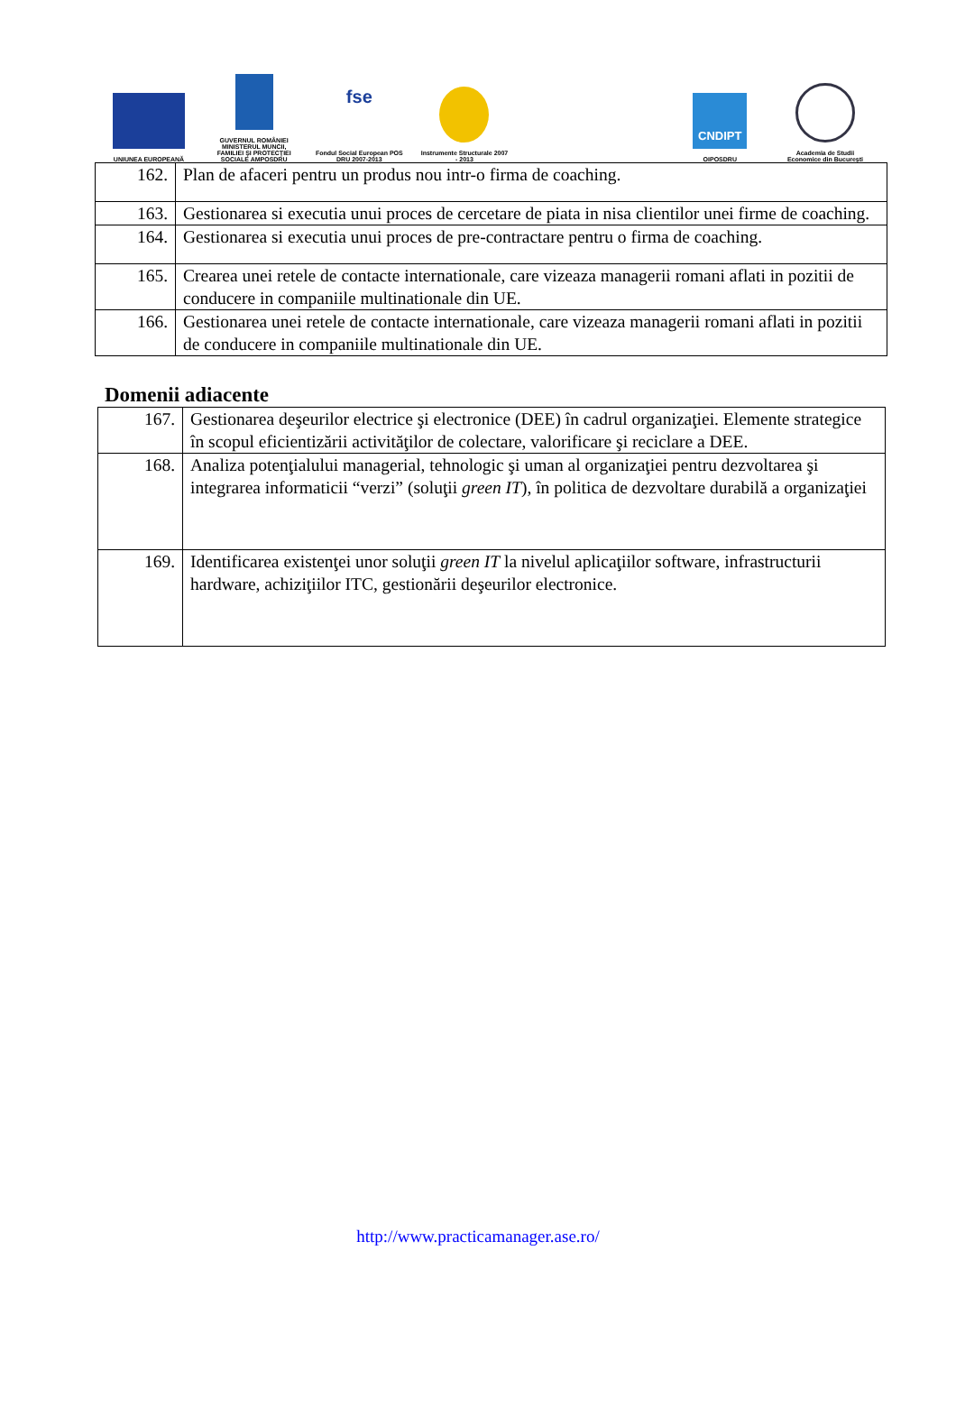UNIUNEA EUROPEANĂ
GUVERNUL ROMÂNIEI MINISTERUL MUNCII, FAMILIEI ŞI PROTECŢIEI SOCIALE AMPOSDRU
fse
Fondul Social European POS DRU 2007-2013
Instrumente Structurale 2007 - 2013
CNDIPT
OIPOSDRU
Academia de Studii Economice din Bucureşti
| 162. | Plan de afaceri pentru un produs nou intr-o firma de coaching. |
| 163. | Gestionarea si executia unui proces de cercetare de piata in nisa clientilor unei firme de coaching. |
| 164. | Gestionarea si executia unui proces de pre-contractare pentru o firma de coaching. |
| 165. | Crearea unei retele de contacte internationale, care vizeaza managerii romani aflati in pozitii de conducere in companiile multinationale din UE. |
| 166. | Gestionarea unei retele de contacte internationale, care vizeaza managerii romani aflati in pozitii de conducere in companiile multinationale din UE. |
Domenii adiacente
| 167. | Gestionarea deşeurilor electrice şi electronice (DEE) în cadrul organizaţiei. Elemente strategice în scopul eficientizării activităţilor de colectare, valorificare şi reciclare a DEE. |
| 168. | Analiza potenţialului managerial, tehnologic şi uman al organizaţiei pentru dezvoltarea şi integrarea informaticii “verzi” (soluţii green IT ), în politica de dezvoltare durabilă a organizaţiei |
| 169. | Identificarea existenţei unor soluţii green IT la nivelul aplicaţiilor software, infrastructurii hardware, achiziţiilor ITC, gestionării deşeurilor electronice. |
http://www.practicamanager.ase.ro/